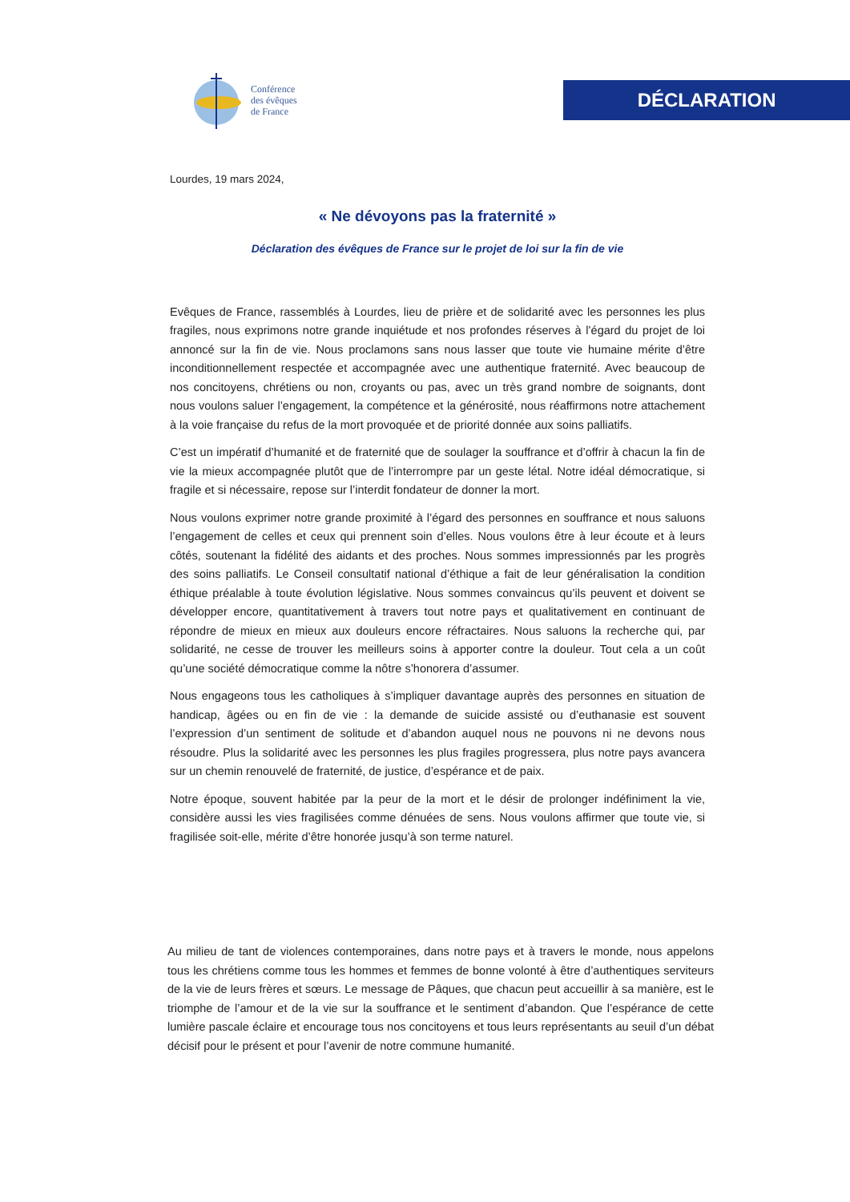Conférence
des évêques
de France
DÉCLARATION
Lourdes, 19 mars 2024,
« Ne dévoyons pas la fraternité »
Déclaration des évêques de France sur le projet de loi sur la fin de vie
Evêques de France, rassemblés à Lourdes, lieu de prière et de solidarité avec les personnes les plus fragiles, nous exprimons notre grande inquiétude et nos profondes réserves à l’égard du projet de loi annoncé sur la fin de vie. Nous proclamons sans nous lasser que toute vie humaine mérite d’être inconditionnellement respectée et accompagnée avec une authentique fraternité. Avec beaucoup de nos concitoyens, chrétiens ou non, croyants ou pas, avec un très grand nombre de soignants, dont nous voulons saluer l’engagement, la compétence et la générosité, nous réaffirmons notre attachement à la voie française du refus de la mort provoquée et de priorité donnée aux soins palliatifs.
C’est un impératif d’humanité et de fraternité que de soulager la souffrance et d’offrir à chacun la fin de vie la mieux accompagnée plutôt que de l’interrompre par un geste létal. Notre idéal démocratique, si fragile et si nécessaire, repose sur l’interdit fondateur de donner la mort.
Nous voulons exprimer notre grande proximité à l’égard des personnes en souffrance et nous saluons l’engagement de celles et ceux qui prennent soin d’elles. Nous voulons être à leur écoute et à leurs côtés, soutenant la fidélité des aidants et des proches. Nous sommes impressionnés par les progrès des soins palliatifs. Le Conseil consultatif national d’éthique a fait de leur généralisation la condition éthique préalable à toute évolution législative. Nous sommes convaincus qu’ils peuvent et doivent se développer encore, quantitativement à travers tout notre pays et qualitativement en continuant de répondre de mieux en mieux aux douleurs encore réfractaires. Nous saluons la recherche qui, par solidarité, ne cesse de trouver les meilleurs soins à apporter contre la douleur. Tout cela a un coût qu’une société démocratique comme la nôtre s’honorera d’assumer.
Nous engageons tous les catholiques à s’impliquer davantage auprès des personnes en situation de handicap, âgées ou en fin de vie : la demande de suicide assisté ou d’euthanasie est souvent l’expression d’un sentiment de solitude et d’abandon auquel nous ne pouvons ni ne devons nous résoudre. Plus la solidarité avec les personnes les plus fragiles progressera, plus notre pays avancera sur un chemin renouvelé de fraternité, de justice, d’espérance et de paix.
Notre époque, souvent habitée par la peur de la mort et le désir de prolonger indéfiniment la vie, considère aussi les vies fragilisées comme dénuées de sens. Nous voulons affirmer que toute vie, si fragilisée soit-elle, mérite d’être honorée jusqu’à son terme naturel.
Au milieu de tant de violences contemporaines, dans notre pays et à travers le monde, nous appelons tous les chrétiens comme tous les hommes et femmes de bonne volonté à être d’authentiques serviteurs de la vie de leurs frères et sœurs. Le message de Pâques, que chacun peut accueillir à sa manière, est le triomphe de l’amour et de la vie sur la souffrance et le sentiment d’abandon. Que l’espérance de cette lumière pascale éclaire et encourage tous nos concitoyens et tous leurs représentants au seuil d’un débat décisif pour le présent et pour l’avenir de notre commune humanité.